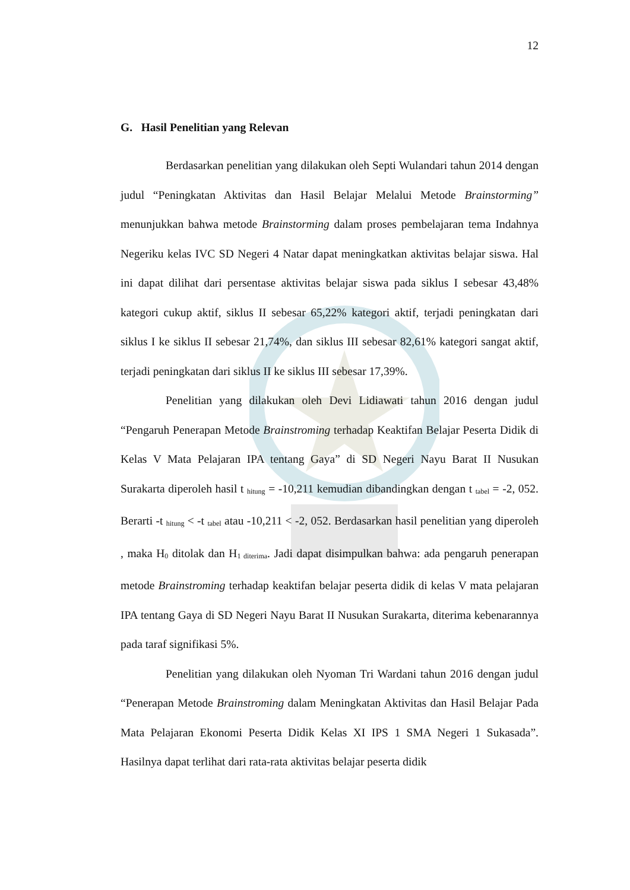12
G. Hasil Penelitian yang Relevan
Berdasarkan penelitian yang dilakukan oleh Septi Wulandari tahun 2014 dengan judul “Peningkatan Aktivitas dan Hasil Belajar Melalui Metode Brainstorming” menunjukkan bahwa metode Brainstorming dalam proses pembelajaran tema Indahnya Negeriku kelas IVC SD Negeri 4 Natar dapat meningkatkan aktivitas belajar siswa. Hal ini dapat dilihat dari persentase aktivitas belajar siswa pada siklus I sebesar 43,48% kategori cukup aktif, siklus II sebesar 65,22% kategori aktif, terjadi peningkatan dari siklus I ke siklus II sebesar 21,74%, dan siklus III sebesar 82,61% kategori sangat aktif, terjadi peningkatan dari siklus II ke siklus III sebesar 17,39%.
Penelitian yang dilakukan oleh Devi Lidiawati tahun 2016 dengan judul “Pengaruh Penerapan Metode Brainstroming terhadap Keaktifan Belajar Peserta Didik di Kelas V Mata Pelajaran IPA tentang Gaya” di SD Negeri Nayu Barat II Nusukan Surakarta diperoleh hasil t <sub>hitung</sub> = -10,211 kemudian dibandingkan dengan t <sub>tabel</sub> = -2, 052. Berarti -t <sub>hitung</sub> < -t <sub>tabel</sub> atau -10,211 < -2, 052. Berdasarkan hasil penelitian yang diperoleh , maka H<sub>0</sub> ditolak dan H<sub>1 diterima</sub>. Jadi dapat disimpulkan bahwa: ada pengaruh penerapan metode Brainstroming terhadap keaktifan belajar peserta didik di kelas V mata pelajaran IPA tentang Gaya di SD Negeri Nayu Barat II Nusukan Surakarta, diterima kebenarannya pada taraf signifikasi 5%.
Penelitian yang dilakukan oleh Nyoman Tri Wardani tahun 2016 dengan judul “Penerapan Metode Brainstroming dalam Meningkatan Aktivitas dan Hasil Belajar Pada Mata Pelajaran Ekonomi Peserta Didik Kelas XI IPS 1 SMA Negeri 1 Sukasada”. Hasilnya dapat terlihat dari rata-rata aktivitas belajar peserta didik